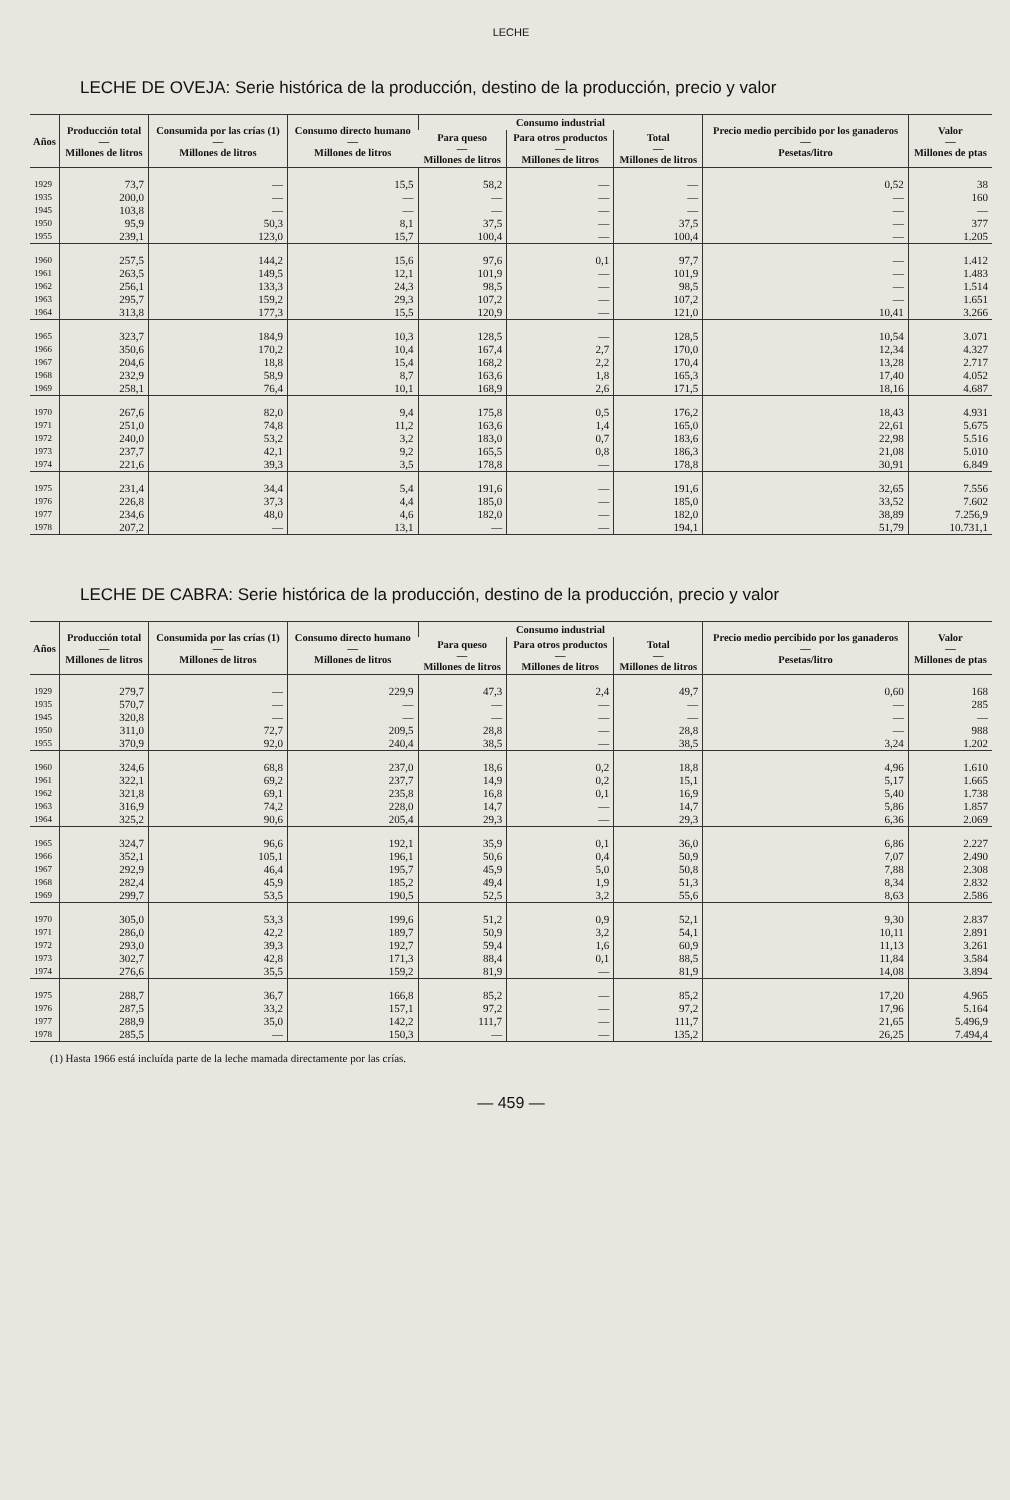LECHE
LECHE DE OVEJA: Serie histórica de la producción, destino de la producción, precio y valor
| Años | Producción total — Millones de litros | Consumida por las crías (1) — Millones de litros | Consumo directo humano — Millones de litros | Consumo industrial | | | Precio medio percibido por los ganaderos — Pesetas/litro | Valor — Millones de ptas |
| --- | --- | --- | --- | --- | --- | --- | --- | --- |
| | | | | Para queso — Millones de litros | Para otros productos — Millones de litros | Total — Millones de litros | | |
| 1929 | 73,7 | — | 15,5 | 58,2 | — | — | 0,52 | 38 |
| 1935 | 200,0 | — | — | — | — | — | — | 160 |
| 1945 | 103,8 | — | — | — | — | — | — | — |
| 1950 | 95,9 | 50,3 | 8,1 | 37,5 | — | 37,5 | — | 377 |
| 1955 | 239,1 | 123,0 | 15,7 | 100,4 | — | 100,4 | — | 1.205 |
| 1960 | 257,5 | 144,2 | 15,6 | 97,6 | 0,1 | 97,7 | — | 1.412 |
| 1961 | 263,5 | 149,5 | 12,1 | 101,9 | — | 101,9 | — | 1.483 |
| 1962 | 256,1 | 133,3 | 24,3 | 98,5 | — | 98,5 | — | 1.514 |
| 1963 | 295,7 | 159,2 | 29,3 | 107,2 | — | 107,2 | — | 1.651 |
| 1964 | 313,8 | 177,3 | 15,5 | 120,9 | — | 121,0 | 10,41 | 3.266 |
| 1965 | 323,7 | 184,9 | 10,3 | 128,5 | — | 128,5 | 10,54 | 3.071 |
| 1966 | 350,6 | 170,2 | 10,4 | 167,4 | 2,7 | 170,0 | 12,34 | 4.327 |
| 1967 | 204,6 | 18,8 | 15,4 | 168,2 | 2,2 | 170,4 | 13,28 | 2.717 |
| 1968 | 232,9 | 58,9 | 8,7 | 163,6 | 1,8 | 165,3 | 17,40 | 4.052 |
| 1969 | 258,1 | 76,4 | 10,1 | 168,9 | 2,6 | 171,5 | 18,16 | 4.687 |
| 1970 | 267,6 | 82,0 | 9,4 | 175,8 | 0,5 | 176,2 | 18,43 | 4.931 |
| 1971 | 251,0 | 74,8 | 11,2 | 163,6 | 1,4 | 165,0 | 22,61 | 5.675 |
| 1972 | 240,0 | 53,2 | 3,2 | 183,0 | 0,7 | 183,6 | 22,98 | 5.516 |
| 1973 | 237,7 | 42,1 | 9,2 | 165,5 | 0,8 | 186,3 | 21,08 | 5.010 |
| 1974 | 221,6 | 39,3 | 3,5 | 178,8 | — | 178,8 | 30,91 | 6.849 |
| 1975 | 231,4 | 34,4 | 5,4 | 191,6 | — | 191,6 | 32,65 | 7.556 |
| 1976 | 226,8 | 37,3 | 4,4 | 185,0 | — | 185,0 | 33,52 | 7.602 |
| 1977 | 234,6 | 48,0 | 4,6 | 182,0 | — | 182,0 | 38,89 | 7.256,9 |
| 1978 | 207,2 | — | 13,1 | — | — | 194,1 | 51,79 | 10.731,1 |
LECHE DE CABRA: Serie histórica de la producción, destino de la producción, precio y valor
| Años | Producción total — Millones de litros | Consumida por las crías (1) — Millones de litros | Consumo directo humano — Millones de litros | Consumo industrial | | | Precio medio percibido por los ganaderos — Pesetas/litro | Valor — Millones de ptas |
| --- | --- | --- | --- | --- | --- | --- | --- | --- |
| | | | | Para queso — Millones de litros | Para otros productos — Millones de litros | Total — Millones de litros | | |
| 1929 | 279,7 | — | 229,9 | 47,3 | 2,4 | 49,7 | 0,60 | 168 |
| 1935 | 570,7 | — | — | — | — | — | — | 285 |
| 1945 | 320,8 | — | — | — | — | — | — | — |
| 1950 | 311,0 | 72,7 | 209,5 | 28,8 | — | 28,8 | — | 988 |
| 1955 | 370,9 | 92,0 | 240,4 | 38,5 | — | 38,5 | 3,24 | 1.202 |
| 1960 | 324,6 | 68,8 | 237,0 | 18,6 | 0,2 | 18,8 | 4,96 | 1.610 |
| 1961 | 322,1 | 69,2 | 237,7 | 14,9 | 0,2 | 15,1 | 5,17 | 1.665 |
| 1962 | 321,8 | 69,1 | 235,8 | 16,8 | 0,1 | 16,9 | 5,40 | 1.738 |
| 1963 | 316,9 | 74,2 | 228,0 | 14,7 | — | 14,7 | 5,86 | 1.857 |
| 1964 | 325,2 | 90,6 | 205,4 | 29,3 | — | 29,3 | 6,36 | 2.069 |
| 1965 | 324,7 | 96,6 | 192,1 | 35,9 | 0,1 | 36,0 | 6,86 | 2.227 |
| 1966 | 352,1 | 105,1 | 196,1 | 50,6 | 0,4 | 50,9 | 7,07 | 2.490 |
| 1967 | 292,9 | 46,4 | 195,7 | 45,9 | 5,0 | 50,8 | 7,88 | 2.308 |
| 1968 | 282,4 | 45,9 | 185,2 | 49,4 | 1,9 | 51,3 | 8,34 | 2.832 |
| 1969 | 299,7 | 53,5 | 190,5 | 52,5 | 3,2 | 55,6 | 8,63 | 2.586 |
| 1970 | 305,0 | 53,3 | 199,6 | 51,2 | 0,9 | 52,1 | 9,30 | 2.837 |
| 1971 | 286,0 | 42,2 | 189,7 | 50,9 | 3,2 | 54,1 | 10,11 | 2.891 |
| 1972 | 293,0 | 39,3 | 192,7 | 59,4 | 1,6 | 60,9 | 11,13 | 3.261 |
| 1973 | 302,7 | 42,8 | 171,3 | 88,4 | 0,1 | 88,5 | 11,84 | 3.584 |
| 1974 | 276,6 | 35,5 | 159,2 | 81,9 | — | 81,9 | 14,08 | 3.894 |
| 1975 | 288,7 | 36,7 | 166,8 | 85,2 | — | 85,2 | 17,20 | 4.965 |
| 1976 | 287,5 | 33,2 | 157,1 | 97,2 | — | 97,2 | 17,96 | 5.164 |
| 1977 | 288,9 | 35,0 | 142,2 | 111,7 | — | 111,7 | 21,65 | 5.496,9 |
| 1978 | 285,5 | — | 150,3 | — | — | 135,2 | 26,25 | 7.494,4 |
(1) Hasta 1966 está incluída parte de la leche mamada directamente por las crías.
— 459 —